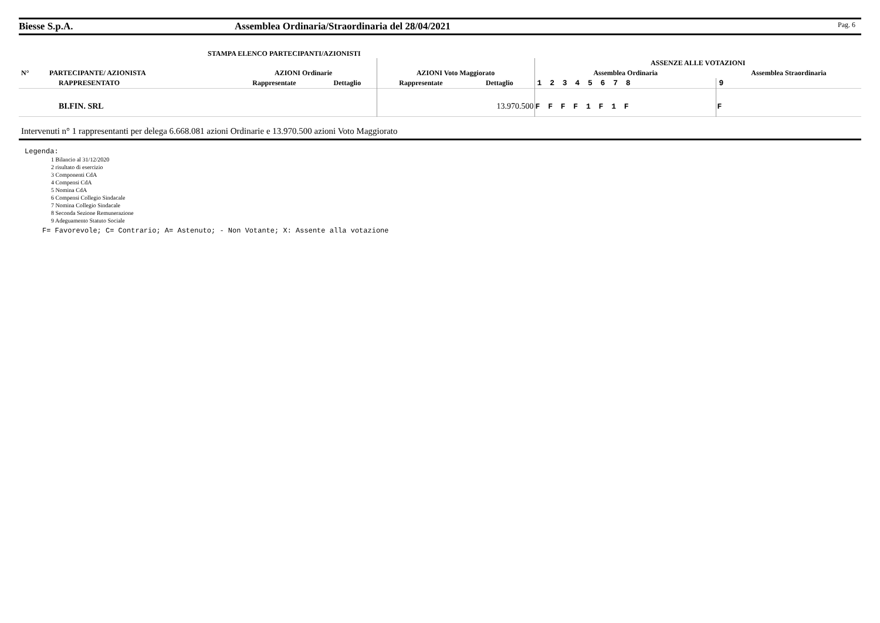Biesse S.p.A. Assemblea Ordinaria/Straordinaria del 28/04/2021 Pag. 6
STAMPA ELENCO PARTECIPANTI/AZIONISTI
| | | | | | | ASSENZE ALLE VOTAZIONI | |
| --- | --- | --- | --- | --- | --- | --- | --- |
| N° | PARTECIPANTE/ AZIONISTA | AZIONI Ordinarie | | AZIONI Voto Maggiorato | | Assemblea Ordinaria | Assemblea Straordinaria |
| | RAPPRESENTATO | Rappresentate | Dettaglio | Rappresentate | Dettaglio | 1 2 3 4 5 6 7 8 | 9 |
| | BI.FIN. SRL | | | | 13.970.500 | F F F F 1 F 1 F | F |
Intervenuti n° 1 rappresentanti per delega 6.668.081 azioni Ordinarie e 13.970.500 azioni Voto Maggiorato
Legenda:
1 Bilancio al 31/12/2020
2 risultato di esercizio
3 Componenti CdA
4 Compensi CdA
5 Nomina CdA
6 Compensi Collegio Sindacale
7 Nomina Collegio Sindacale
8 Seconda Sezione Remunerazione
9 Adeguamento Statuto Sociale
F= Favorevole; C= Contrario; A= Astenuto; - Non Votante; X: Assente alla votazione